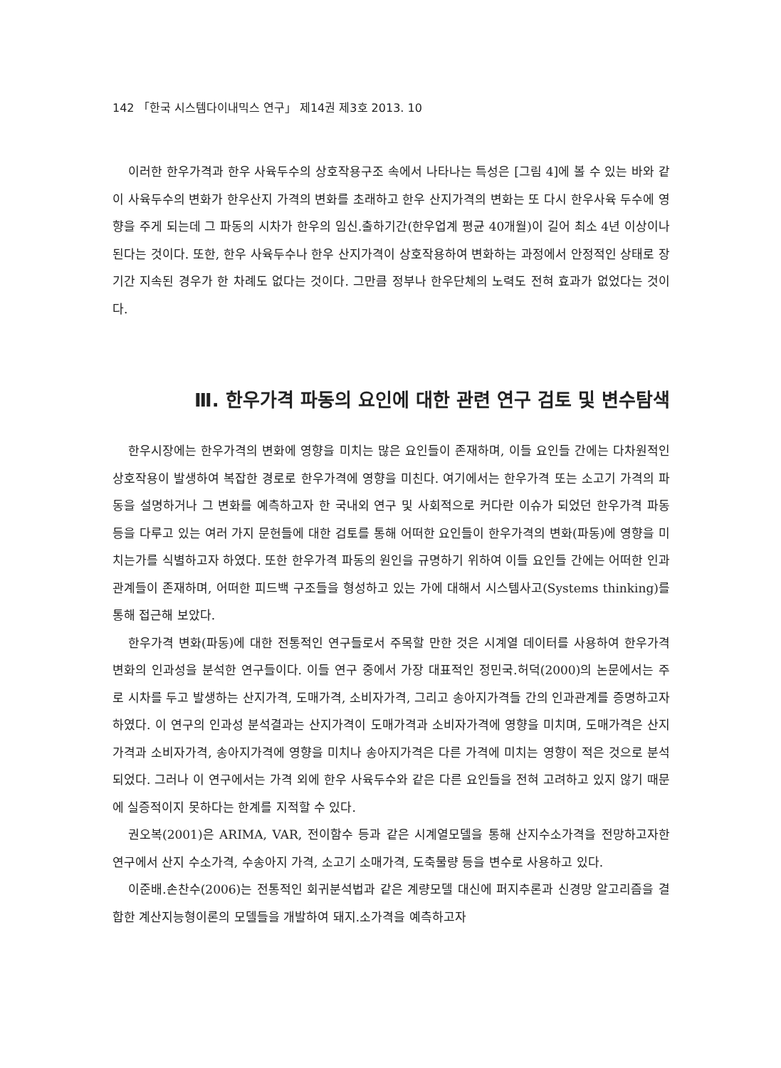142 「한국 시스템다이내믹스 연구」 제14권 제3호 2013. 10
이러한 한우가격과 한우 사육두수의 상호작용구조 속에서 나타나는 특성은 [그림 4]에 볼 수 있는 바와 같이 사육두수의 변화가 한우산지 가격의 변화를 초래하고 한우 산지가격의 변화는 또 다시 한우사육 두수에 영향을 주게 되는데 그 파동의 시차가 한우의 임신․출하기간(한우업계 평균 40개월)이 길어 최소 4년 이상이나 된다는 것이다. 또한, 한우 사육두수나 한우 산지가격이 상호작용하여 변화하는 과정에서 안정적인 상태로 장기간 지속된 경우가 한 차례도 없다는 것이다. 그만큼 정부나 한우단체의 노력도 전혀 효과가 없었다는 것이다.
Ⅲ. 한우가격 파동의 요인에 대한 관련 연구 검토 및 변수탐색
한우시장에는 한우가격의 변화에 영향을 미치는 많은 요인들이 존재하며, 이들 요인들 간에는 다차원적인 상호작용이 발생하여 복잡한 경로로 한우가격에 영향을 미친다. 여기에서는 한우가격 또는 소고기 가격의 파동을 설명하거나 그 변화를 예측하고자 한 국내외 연구 및 사회적으로 커다란 이슈가 되었던 한우가격 파동 등을 다루고 있는 여러 가지 문헌들에 대한 검토를 통해 어떠한 요인들이 한우가격의 변화(파동)에 영향을 미치는가를 식별하고자 하였다. 또한 한우가격 파동의 원인을 규명하기 위하여 이들 요인들 간에는 어떠한 인과관계들이 존재하며, 어떠한 피드백 구조들을 형성하고 있는 가에 대해서 시스템사고(Systems thinking)를 통해 접근해 보았다.
한우가격 변화(파동)에 대한 전통적인 연구들로서 주목할 만한 것은 시계열 데이터를 사용하여 한우가격 변화의 인과성을 분석한 연구들이다. 이들 연구 중에서 가장 대표적인 정민국․허덕(2000)의 논문에서는 주로 시차를 두고 발생하는 산지가격, 도매가격, 소비자가격, 그리고 송아지가격들 간의 인과관계를 증명하고자 하였다. 이 연구의 인과성 분석결과는 산지가격이 도매가격과 소비자가격에 영향을 미치며, 도매가격은 산지가격과 소비자가격, 송아지가격에 영향을 미치나 송아지가격은 다른 가격에 미치는 영향이 적은 것으로 분석되었다. 그러나 이 연구에서는 가격 외에 한우 사육두수와 같은 다른 요인들을 전혀 고려하고 있지 않기 때문에 실증적이지 못하다는 한계를 지적할 수 있다.
권오복(2001)은 ARIMA, VAR, 전이함수 등과 같은 시계열모델을 통해 산지수소가격을 전망하고자한 연구에서 산지 수소가격, 수송아지 가격, 소고기 소매가격, 도축물량 등을 변수로 사용하고 있다.
이준배․손찬수(2006)는 전통적인 회귀분석법과 같은 계량모델 대신에 퍼지추론과 신경망 알고리즘을 결합한 계산지능형이론의 모델들을 개발하여 돼지․소가격을 예측하고자